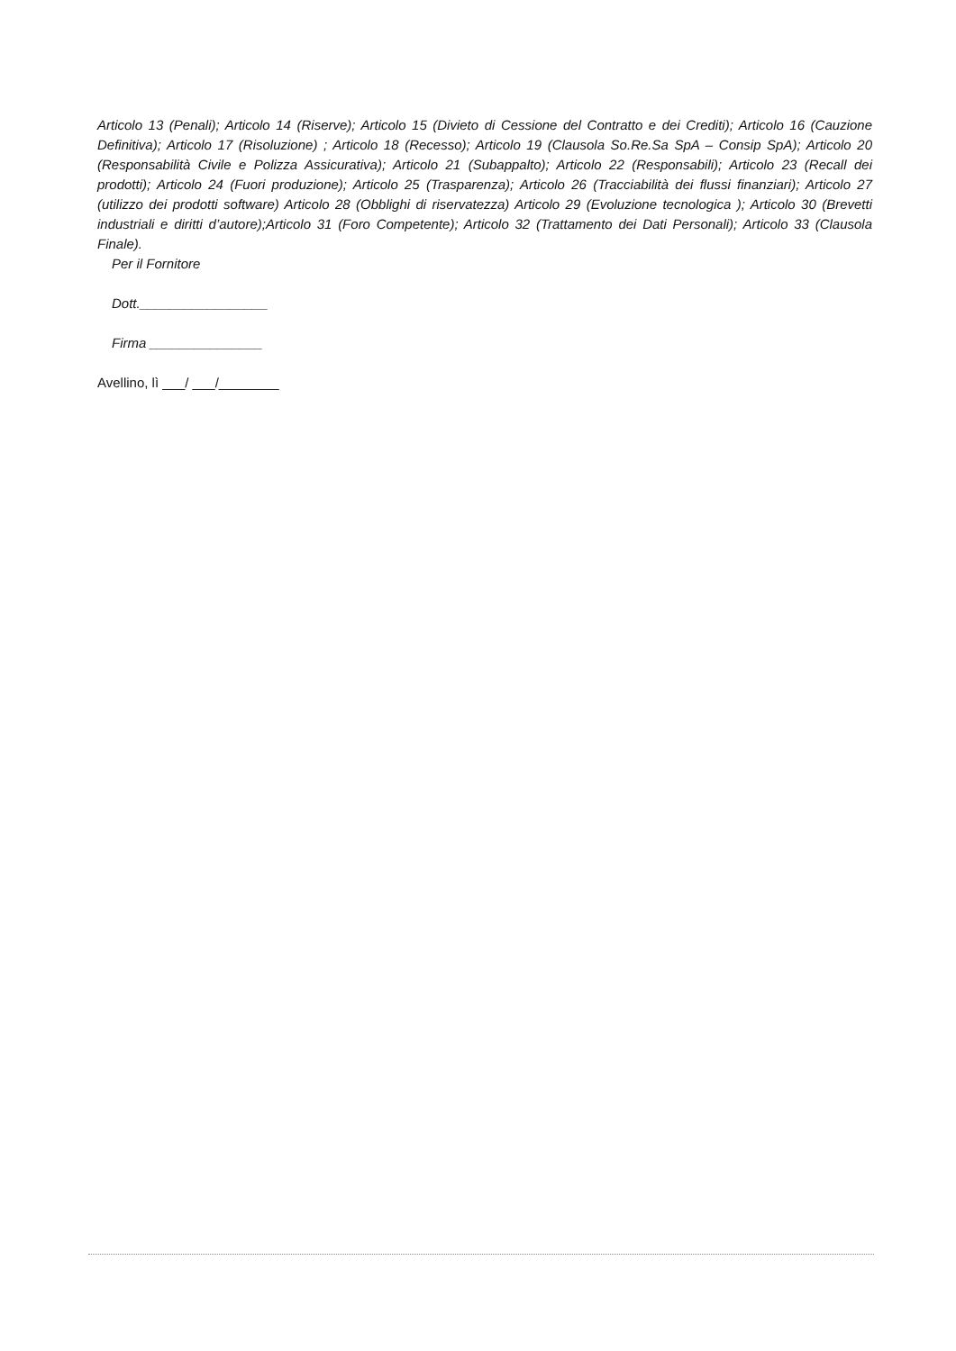Articolo 13 (Penali); Articolo 14 (Riserve); Articolo 15 (Divieto di Cessione del Contratto e dei Crediti); Articolo 16 (Cauzione Definitiva); Articolo 17 (Risoluzione) ; Articolo 18 (Recesso); Articolo 19 (Clausola So.Re.Sa SpA – Consip SpA); Articolo 20 (Responsabilità Civile e Polizza Assicurativa); Articolo 21 (Subappalto); Articolo 22 (Responsabili); Articolo 23 (Recall dei prodotti); Articolo 24 (Fuori produzione); Articolo 25 (Trasparenza); Articolo 26 (Tracciabilità dei flussi finanziari); Articolo 27 (utilizzo dei prodotti software) Articolo 28 (Obblighi di riservatezza) Articolo 29 (Evoluzione tecnologica ); Articolo 30 (Brevetti industriali e diritti d’autore);Articolo 31 (Foro Competente); Articolo 32 (Trattamento dei Dati Personali); Articolo 33 (Clausola Finale).
Per il Fornitore
Dott._________________
Firma _______________
Avellino, lì ___/ ___/________